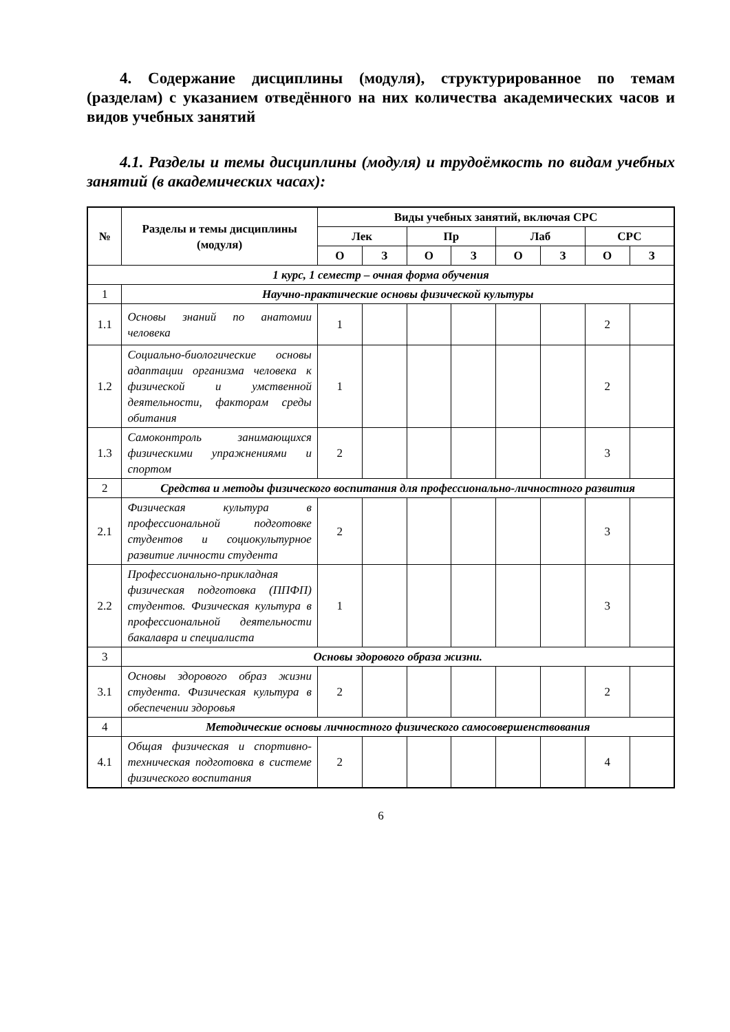4. Содержание дисциплины (модуля), структурированное по темам (разделам) с указанием отведённого на них количества академических часов и видов учебных занятий
4.1. Разделы и темы дисциплины (модуля) и трудоёмкость по видам учебных занятий (в академических часах):
| № | Разделы и темы дисциплины (модуля) | Виды учебных занятий, включая СРС | | | | | | | |
| --- | --- | --- | --- | --- | --- | --- | --- | --- | --- |
| | | Лек | | Пр | | Лаб | | СРС | |
| | | О | З | О | З | О | З | О | З |
| 1 курс, 1 семестр – очная форма обучения | | | | | | | | | |
| 1 | Научно-практические основы физической культуры | | | | | | | | |
| 1.1 | Основы знаний по анатомии человека | 1 | | | | | | 2 | |
| 1.2 | Социально-биологические основы адаптации организма человека к физической и умственной деятельности, факторам среды обитания | 1 | | | | | | 2 | |
| 1.3 | Самоконтроль занимающихся физическими упражнениями и спортом | 2 | | | | | | 3 | |
| 2 | Средства и методы физического воспитания для профессионально-личностного развития | | | | | | | | |
| 2.1 | Физическая культура в профессиональной подготовке студентов и социокультурное развитие личности студента | 2 | | | | | | 3 | |
| 2.2 | Профессионально-прикладная физическая подготовка (ППФП) студентов. Физическая культура в профессиональной деятельности бакалавра и специалиста | 1 | | | | | | 3 | |
| 3 | Основы здорового образа жизни. | | | | | | | | |
| 3.1 | Основы здорового образ жизни студента. Физическая культура в обеспечении здоровья | 2 | | | | | | 2 | |
| 4 | Методические основы личностного физического самосовершенствования | | | | | | | | |
| 4.1 | Общая физическая и спортивно-техническая подготовка в системе физического воспитания | 2 | | | | | | 4 | |
6